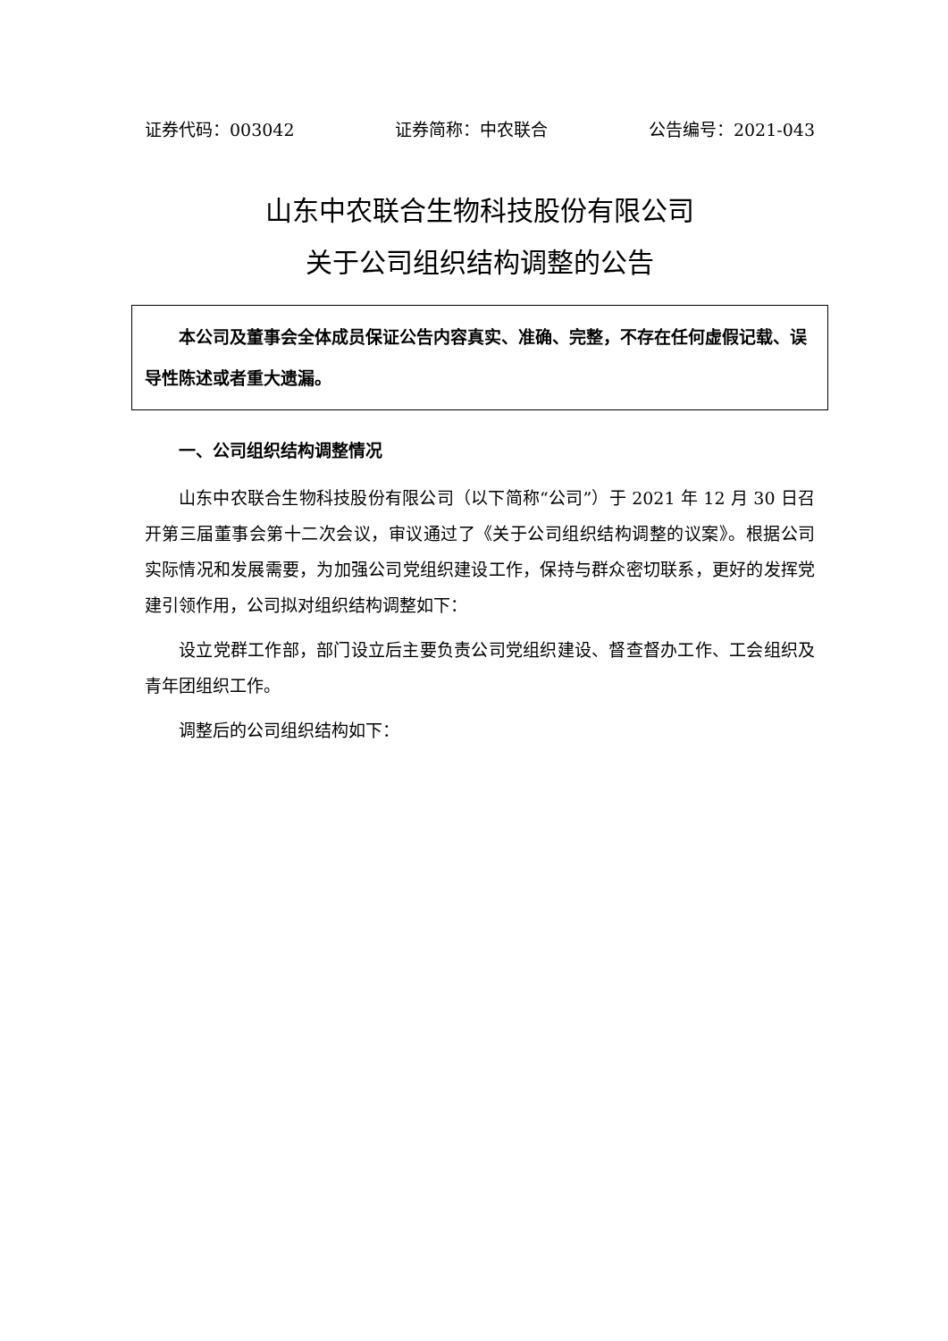证券代码：003042 证券简称：中农联合 公告编号：2021-043
山东中农联合生物科技股份有限公司
关于公司组织结构调整的公告
本公司及董事会全体成员保证公告内容真实、准确、完整，不存在任何虚假记载、误导性陈述或者重大遗漏。
一、公司组织结构调整情况
山东中农联合生物科技股份有限公司（以下简称“公司”）于 2021 年 12 月 30 日召开第三届董事会第十二次会议，审议通过了《关于公司组织结构调整的议案》。根据公司实际情况和发展需要，为加强公司党组织建设工作，保持与群众密切联系，更好的发挥党建引领作用，公司拟对组织结构调整如下：
设立党群工作部，部门设立后主要负责公司党组织建设、督查督办工作、工会组织及青年团组织工作。
调整后的公司组织结构如下：